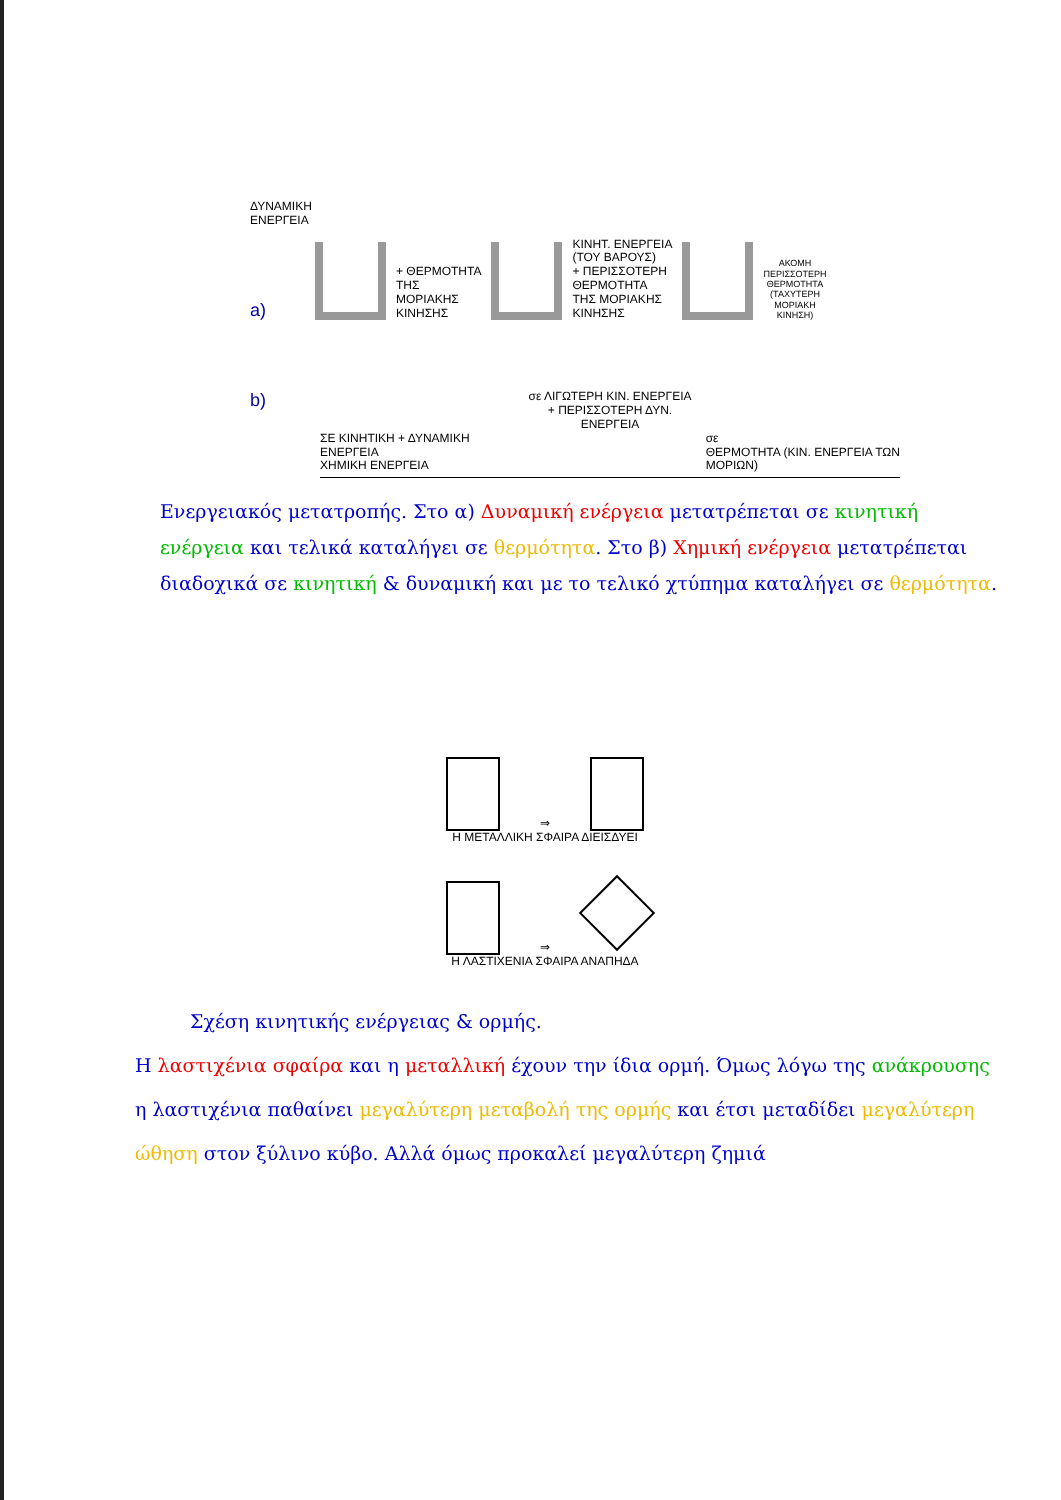ΔΥΝΑΜΙΚΗ
ΕΝΕΡΓΕΙΑ
a)
+ ΘΕΡΜΟΤΗΤΑ
ΤΗΣ
ΜΟΡΙΑΚΗΣ
ΚΙΝΗΣΗΣ
ΚΙΝΗΤ. ΕΝΕΡΓΕΙΑ
(ΤΟΥ ΒΑΡΟΥΣ)
+ ΠΕΡΙΣΣΟΤΕΡΗ
ΘΕΡΜΟΤΗΤΑ
ΤΗΣ ΜΟΡΙΑΚΗΣ
ΚΙΝΗΣΗΣ
ΑΚΟΜΗ
ΠΕΡΙΣΣΟΤΕΡΗ
ΘΕΡΜΟΤΗΤΑ
(ΤΑΧΥΤΕΡΗ
ΜΟΡΙΑΚΗ
ΚΙΝΗΣΗ)
b)
σε ΛΙΓΩΤΕΡΗ ΚΙΝ. ΕΝΕΡΓΕΙΑ
+ ΠΕΡΙΣΣΟΤΕΡΗ ΔΥΝ.
ΕΝΕΡΓΕΙΑ
ΣΕ ΚΙΝΗΤΙΚΗ + ΔΥΝΑΜΙΚΗ
ΕΝΕΡΓΕΙΑ
ΧΗΜΙΚΗ ΕΝΕΡΓΕΙΑ
σε
ΘΕΡΜΟΤΗΤΑ (ΚΙΝ. ΕΝΕΡΓΕΙΑ ΤΩΝ
ΜΟΡΙΩΝ)
Ενεργειακός μετατροπής. Στο α) Δυναμική ενέργεια μετατρέπεται σε κινητική ενέργεια και τελικά καταλήγει σε θερμότητα. Στο β) Χημική ενέργεια μετατρέπεται διαδοχικά σε κινητική & δυναμική και με το τελικό χτύπημα καταλήγει σε θερμότητα.
⇒
Η ΜΕΤΑΛΛΙΚΗ ΣΦΑΙΡΑ ΔΙΕΙΣΔΥΕΙ
⇒
Η ΛΑΣΤΙΧΕΝΙΑ ΣΦΑΙΡΑ ΑΝΑΠΗΔΑ
Σχέση κινητικής ενέργειας & ορμής.
Η λαστιχένια σφαίρα και η μεταλλική έχουν την ίδια ορμή. Όμως λόγω της ανάκρουσης η λαστιχένια παθαίνει μεγαλύτερη μεταβολή της ορμής και έτσι μεταδίδει μεγαλύτερη ώθηση στον ξύλινο κύβο. Αλλά όμως προκαλεί μεγαλύτερη ζημιά